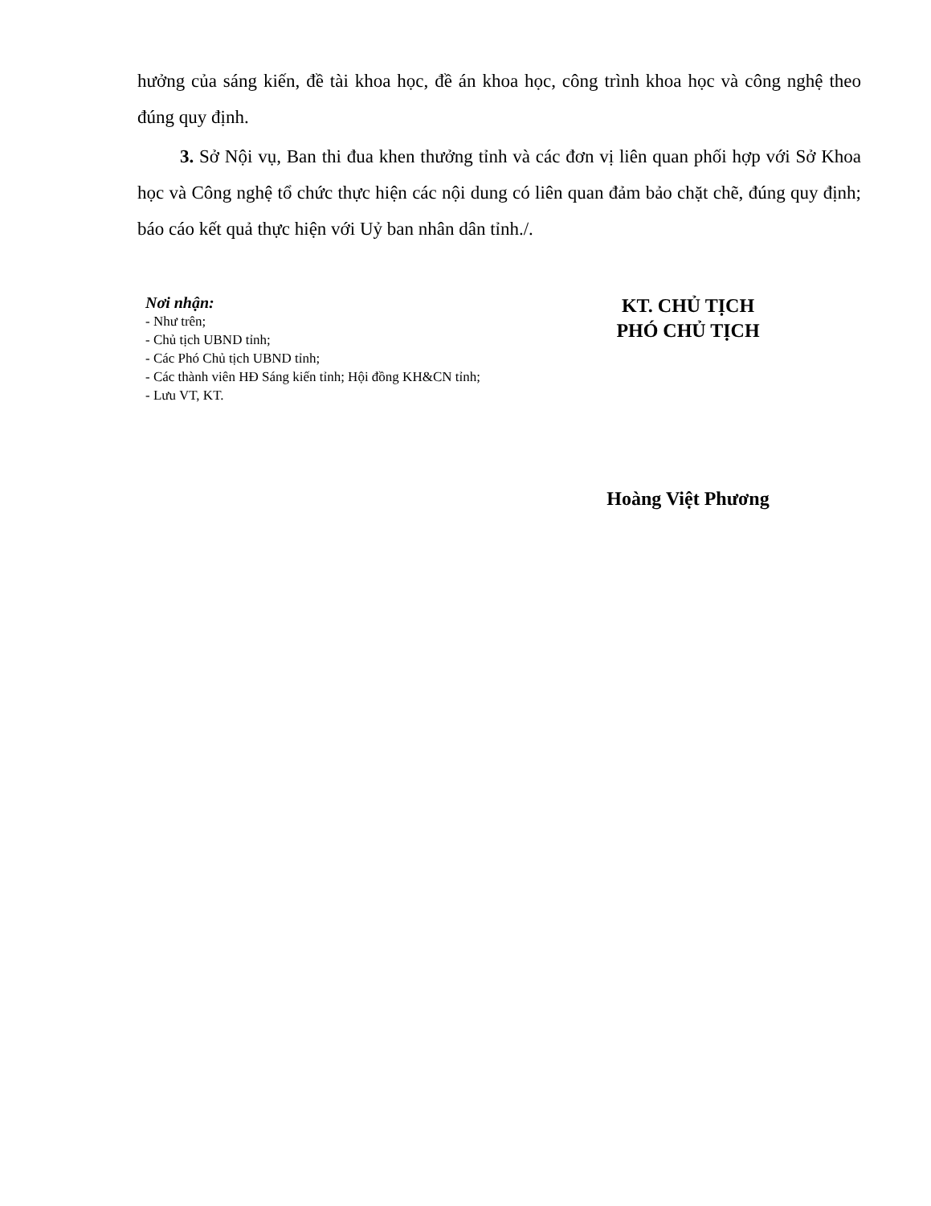hưởng của sáng kiến, đề tài khoa học, đề án khoa học, công trình khoa học và công nghệ theo đúng quy định.
3. Sở Nội vụ, Ban thi đua khen thưởng tỉnh và các đơn vị liên quan phối hợp với Sở Khoa học và Công nghệ tổ chức thực hiện các nội dung có liên quan đảm bảo chặt chẽ, đúng quy định; báo cáo kết quả thực hiện với Uỷ ban nhân dân tỉnh./.
Nơi nhận:
- Như trên;
- Chủ tịch UBND tỉnh;
- Các Phó Chủ tịch UBND tỉnh;
- Các thành viên HĐ Sáng kiến tỉnh; Hội đồng KH&CN tỉnh;
- Lưu VT, KT.
KT. CHỦ TỊCH
PHÓ CHỦ TỊCH
Hoàng Việt Phương